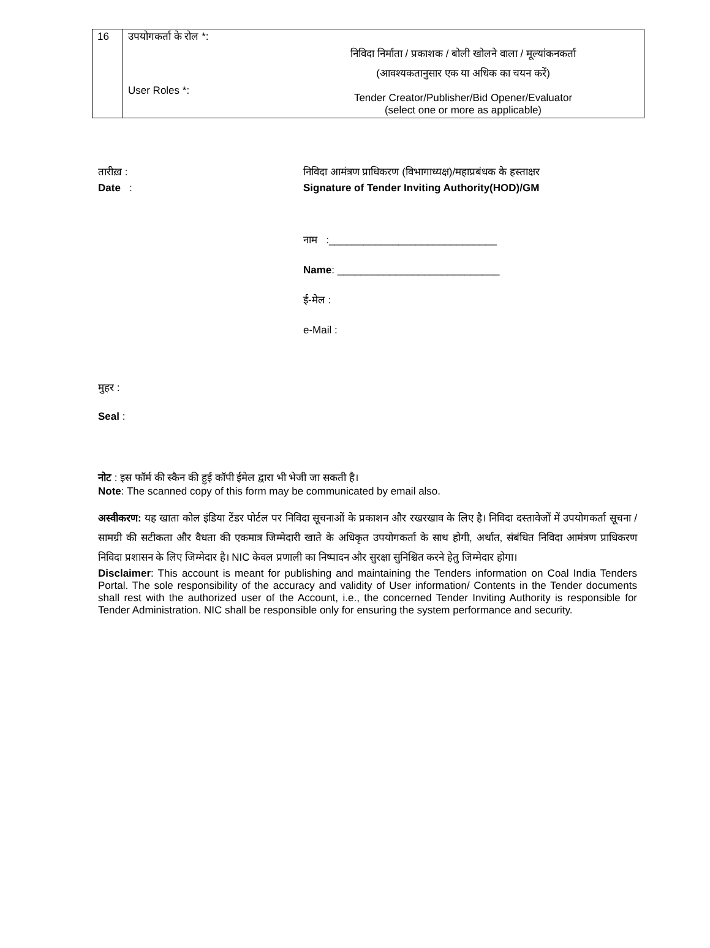| 16 | उपयोगकर्ता के रोल *: निविदा निर्माता / प्रकाशक / बोली खोलने वाला / मूल्यांकनकर्ता (आवश्यकतानुसार एक या अधिक का चयन करें) User Roles *: Tender Creator/Publisher/Bid Opener/Evaluator (select one or more as applicable) |
तारीख़ : निविदा आमंत्रण प्राधिकरण (विभागाध्यक्ष)/महाप्रबंधक के हस्ताक्षर
Date : Signature of Tender Inviting Authority(HOD)/GM
नाम :_____________________________
Name: ____________________________
ई-मेल :
e-Mail :
मुहर :
Seal :
नोट : इस फॉर्म की स्कैन की हुई कॉपी ईमेल द्वारा भी भेजी जा सकती है।
Note: The scanned copy of this form may be communicated by email also.
अस्वीकरण: यह खाता कोल इंडिया टेंडर पोर्टल पर निविदा सूचनाओं के प्रकाशन और रखरखाव के लिए है। निविदा दस्तावेजों में उपयोगकर्ता सूचना / सामग्री की सटीकता और वैधता की एकमात्र जिम्मेदारी खाते के अधिकृत उपयोगकर्ता के साथ होगी, अर्थात, संबंधित निविदा आमंत्रण प्राधिकरण निविदा प्रशासन के लिए जिम्मेदार है। NIC केवल प्रणाली का निष्पादन और सुरक्षा सुनिश्चित करने हेतु जिम्मेदार होगा।
Disclaimer: This account is meant for publishing and maintaining the Tenders information on Coal India Tenders Portal. The sole responsibility of the accuracy and validity of User information/ Contents in the Tender documents shall rest with the authorized user of the Account, i.e., the concerned Tender Inviting Authority is responsible for Tender Administration. NIC shall be responsible only for ensuring the system performance and security.